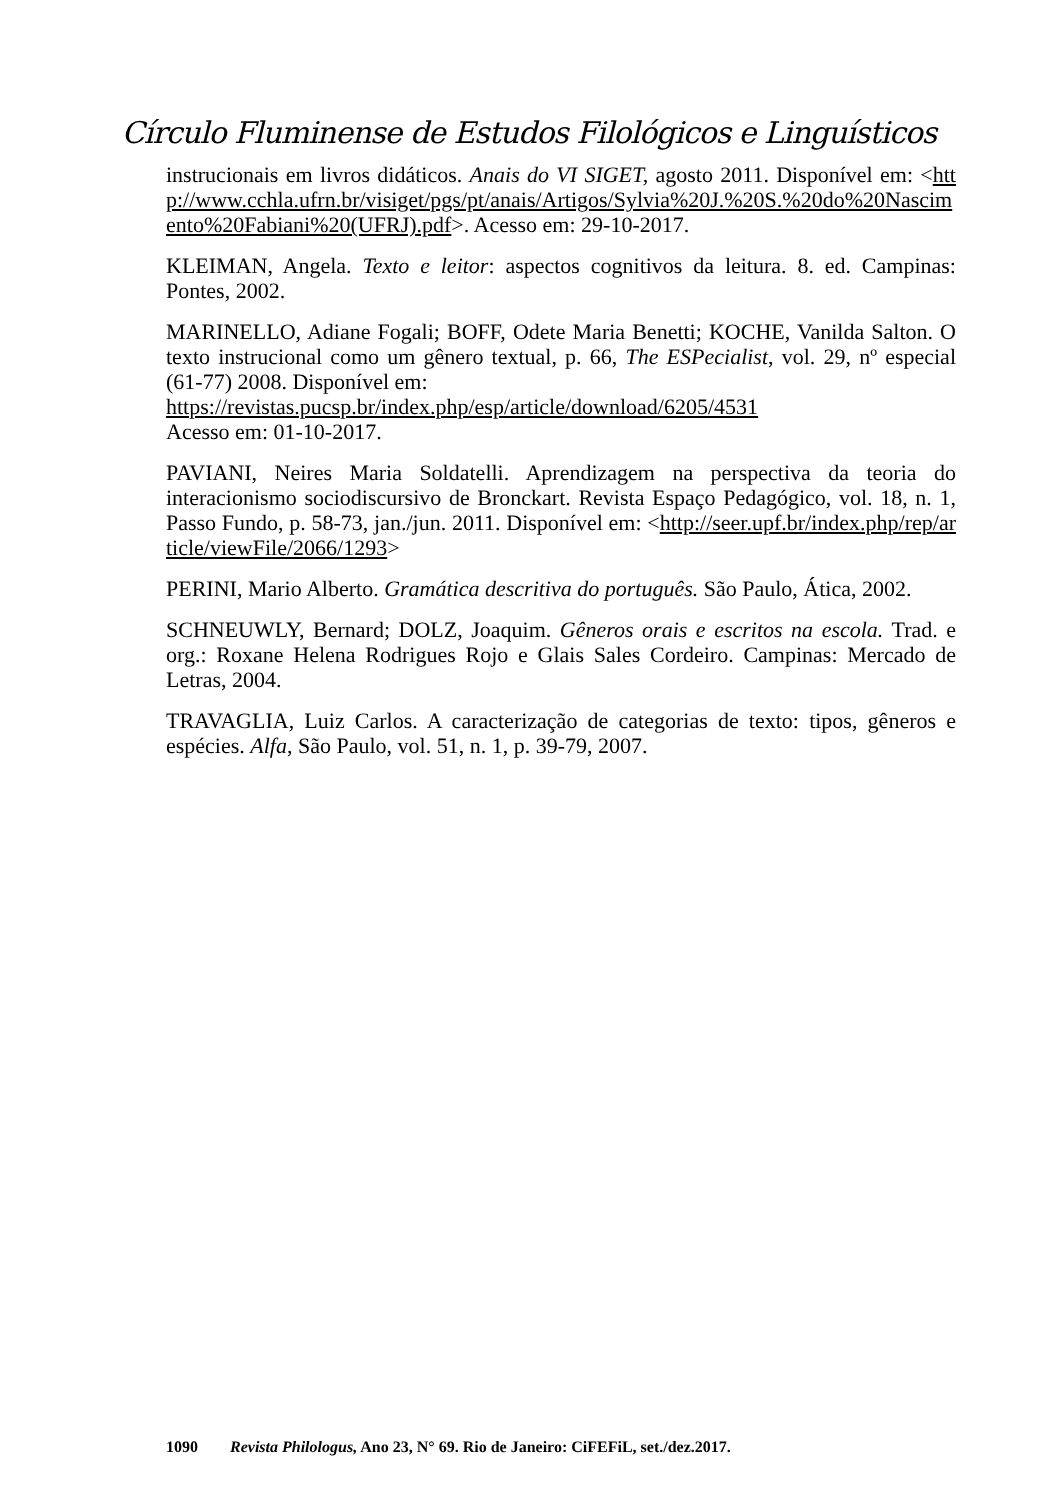Círculo Fluminense de Estudos Filológicos e Linguísticos
instrucionais em livros didáticos. Anais do VI SIGET, agosto 2011. Disponível em: <http://www.cchla.ufrn.br/visiget/pgs/pt/anais/Artigos/Sylvia%20J.%20S.%20do%20Nascimento%20Fabiani%20(UFRJ).pdf>. Acesso em: 29-10-2017.
KLEIMAN, Angela. Texto e leitor: aspectos cognitivos da leitura. 8. ed. Campinas: Pontes, 2002.
MARINELLO, Adiane Fogali; BOFF, Odete Maria Benetti; KOCHE, Vanilda Salton. O texto instrucional como um gênero textual, p. 66, The ESPecialist, vol. 29, nº especial (61-77) 2008. Disponível em:
https://revistas.pucsp.br/index.php/esp/article/download/6205/4531
Acesso em: 01-10-2017.
PAVIANI, Neires Maria Soldatelli. Aprendizagem na perspectiva da teoria do interacionismo sociodiscursivo de Bronckart. Revista Espaço Pedagógico, vol. 18, n. 1, Passo Fundo, p. 58-73, jan./jun. 2011. Disponível em: <http://seer.upf.br/index.php/rep/article/viewFile/2066/1293>
PERINI, Mario Alberto. Gramática descritiva do português. São Paulo, Ática, 2002.
SCHNEUWLY, Bernard; DOLZ, Joaquim. Gêneros orais e escritos na escola. Trad. e org.: Roxane Helena Rodrigues Rojo e Glais Sales Cordeiro. Campinas: Mercado de Letras, 2004.
TRAVAGLIA, Luiz Carlos. A caracterização de categorias de texto: tipos, gêneros e espécies. Alfa, São Paulo, vol. 51, n. 1, p. 39-79, 2007.
1090 Revista Philologus, Ano 23, N° 69. Rio de Janeiro: CiFEFiL, set./dez.2017.